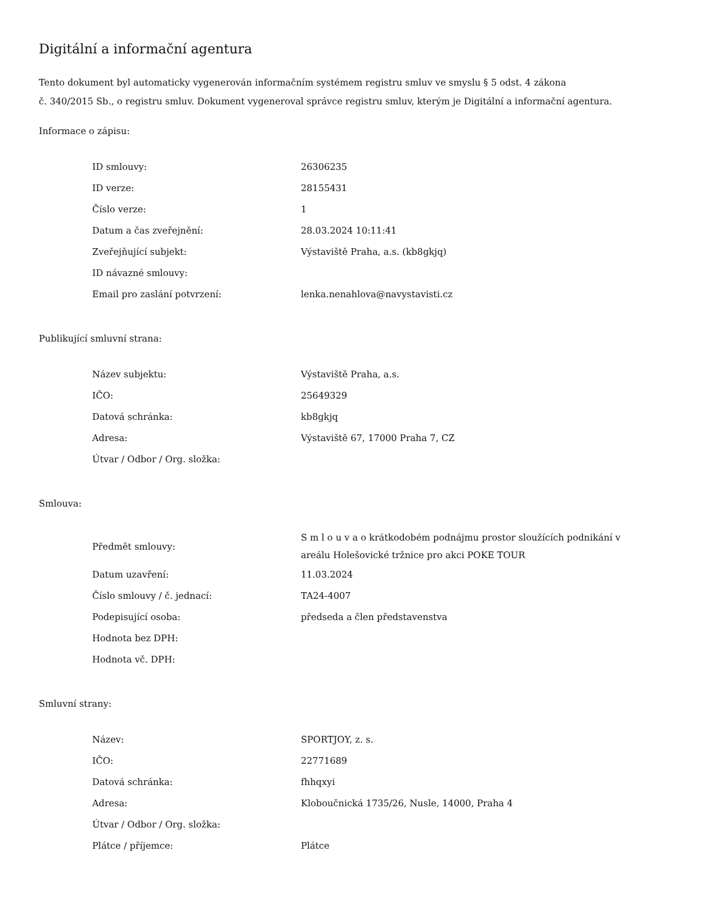Digitální a informační agentura
Tento dokument byl automaticky vygenerován informačním systémem registru smluv ve smyslu § 5 odst. 4 zákona
č. 340/2015 Sb., o registru smluv. Dokument vygeneroval správce registru smluv, kterým je Digitální a informační agentura.
Informace o zápisu:
| ID smlouvy: | 26306235 |
| ID verze: | 28155431 |
| Číslo verze: | 1 |
| Datum a čas zveřejnění: | 28.03.2024 10:11:41 |
| Zveřejňující subjekt: | Výstaviště Praha, a.s. (kb8gkjq) |
| ID návazné smlouvy: | |
| Email pro zaslání potvrzení: | lenka.nenahlova@navystavisti.cz |
Publikující smluvní strana:
| Název subjektu: | Výstaviště Praha, a.s. |
| IČO: | 25649329 |
| Datová schránka: | kb8gkjq |
| Adresa: | Výstaviště 67, 17000 Praha 7, CZ |
| Útvar / Odbor / Org. složka: | |
Smlouva:
| Předmět smlouvy: | S m l o u v a o krátkodobém podnájmu prostor sloužících podnikání v areálu Holešovické tržnice pro akci POKE TOUR |
| Datum uzavření: | 11.03.2024 |
| Číslo smlouvy / č. jednací: | TA24-4007 |
| Podepisující osoba: | předseda a člen představenstva |
| Hodnota bez DPH: | |
| Hodnota vč. DPH: | |
Smluvní strany:
| Název: | SPORTJOY, z. s. |
| IČO: | 22771689 |
| Datová schránka: | fhhqxyi |
| Adresa: | Kloboučnická 1735/26, Nusle, 14000, Praha 4 |
| Útvar / Odbor / Org. složka: | |
| Plátce / příjemce: | Plátce |